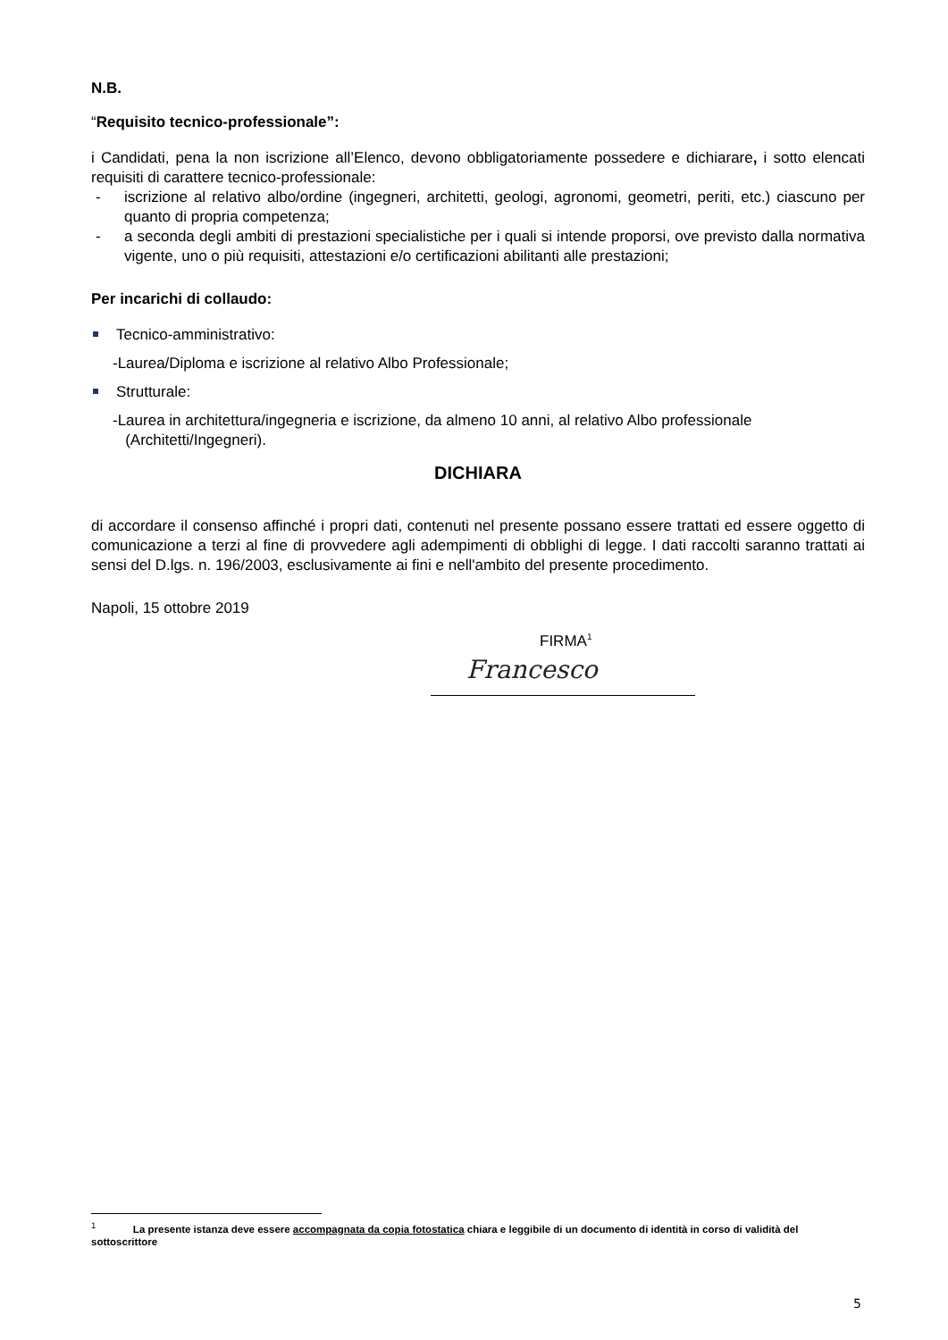N.B.
“Requisito tecnico-professionale”:
i Candidati, pena la non iscrizione all’Elenco, devono obbligatoriamente possedere e dichiarare, i sotto elencati requisiti di carattere tecnico-professionale:
- iscrizione al relativo albo/ordine (ingegneri, architetti, geologi, agronomi, geometri, periti, etc.) ciascuno per quanto di propria competenza;
- a seconda degli ambiti di prestazioni specialistiche per i quali si intende proporsi, ove previsto dalla normativa vigente, uno o più requisiti, attestazioni e/o certificazioni abilitanti alle prestazioni;
Per incarichi di collaudo:
Tecnico-amministrativo:
-Laurea/Diploma e iscrizione al relativo Albo Professionale;
Strutturale:
-Laurea in architettura/ingegneria e iscrizione, da almeno 10 anni, al relativo Albo professionale
(Architetti/Ingegneri).
DICHIARA
di accordare il consenso affinché i propri dati, contenuti nel presente possano essere trattati ed essere oggetto di comunicazione a terzi al fine di provvedere agli adempimenti di obblighi di legge. I dati raccolti saranno trattati ai sensi del D.lgs. n. 196/2003, esclusivamente ai fini e nell'ambito del presente procedimento.
Napoli, 15 ottobre 2019
FIRMA<sup>1</sup>
Francesco
<sup>1</sup> La presente istanza deve essere accompagnata da copia fotostatica chiara e leggibile di un documento di identità in corso di validità del sottoscrittore
5